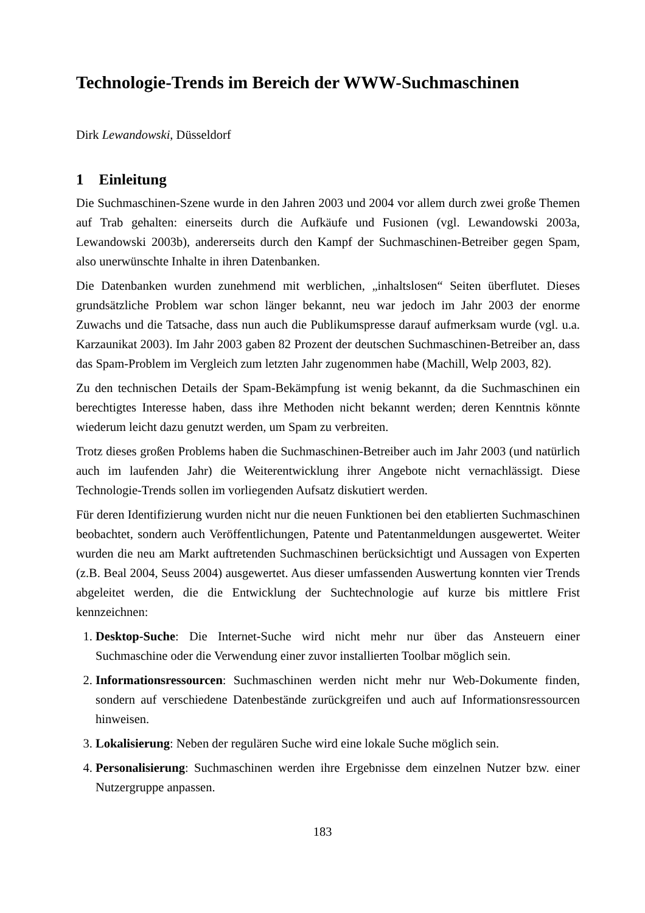Technologie-Trends im Bereich der WWW-Suchmaschinen
Dirk Lewandowski, Düsseldorf
1 Einleitung
Die Suchmaschinen-Szene wurde in den Jahren 2003 und 2004 vor allem durch zwei große Themen auf Trab gehalten: einerseits durch die Aufkäufe und Fusionen (vgl. Lewandowski 2003a, Lewandowski 2003b), andererseits durch den Kampf der Suchmaschinen-Betreiber gegen Spam, also unerwünschte Inhalte in ihren Datenbanken.
Die Datenbanken wurden zunehmend mit werblichen, „inhaltslosen“ Seiten überflutet. Dieses grundsätzliche Problem war schon länger bekannt, neu war jedoch im Jahr 2003 der enorme Zuwachs und die Tatsache, dass nun auch die Publikumspresse darauf aufmerksam wurde (vgl. u.a. Karzaunikat 2003). Im Jahr 2003 gaben 82 Prozent der deutschen Suchmaschinen-Betreiber an, dass das Spam-Problem im Vergleich zum letzten Jahr zugenommen habe (Machill, Welp 2003, 82).
Zu den technischen Details der Spam-Bekämpfung ist wenig bekannt, da die Suchmaschinen ein berechtigtes Interesse haben, dass ihre Methoden nicht bekannt werden; deren Kenntnis könnte wiederum leicht dazu genutzt werden, um Spam zu verbreiten.
Trotz dieses großen Problems haben die Suchmaschinen-Betreiber auch im Jahr 2003 (und natürlich auch im laufenden Jahr) die Weiterentwicklung ihrer Angebote nicht vernachlässigt. Diese Technologie-Trends sollen im vorliegenden Aufsatz diskutiert werden.
Für deren Identifizierung wurden nicht nur die neuen Funktionen bei den etablierten Suchmaschinen beobachtet, sondern auch Veröffentlichungen, Patente und Patentanmeldungen ausgewertet. Weiter wurden die neu am Markt auftretenden Suchmaschinen berücksichtigt und Aussagen von Experten (z.B. Beal 2004, Seuss 2004) ausgewertet. Aus dieser umfassenden Auswertung konnten vier Trends abgeleitet werden, die die Entwicklung der Suchtechnologie auf kurze bis mittlere Frist kennzeichnen:
1. Desktop-Suche: Die Internet-Suche wird nicht mehr nur über das Ansteuern einer Suchmaschine oder die Verwendung einer zuvor installierten Toolbar möglich sein.
2. Informationsressourcen: Suchmaschinen werden nicht mehr nur Web-Dokumente finden, sondern auf verschiedene Datenbestände zurückgreifen und auch auf Informationsressourcen hinweisen.
3. Lokalisierung: Neben der regulären Suche wird eine lokale Suche möglich sein.
4. Personalisierung: Suchmaschinen werden ihre Ergebnisse dem einzelnen Nutzer bzw. einer Nutzergruppe anpassen.
183